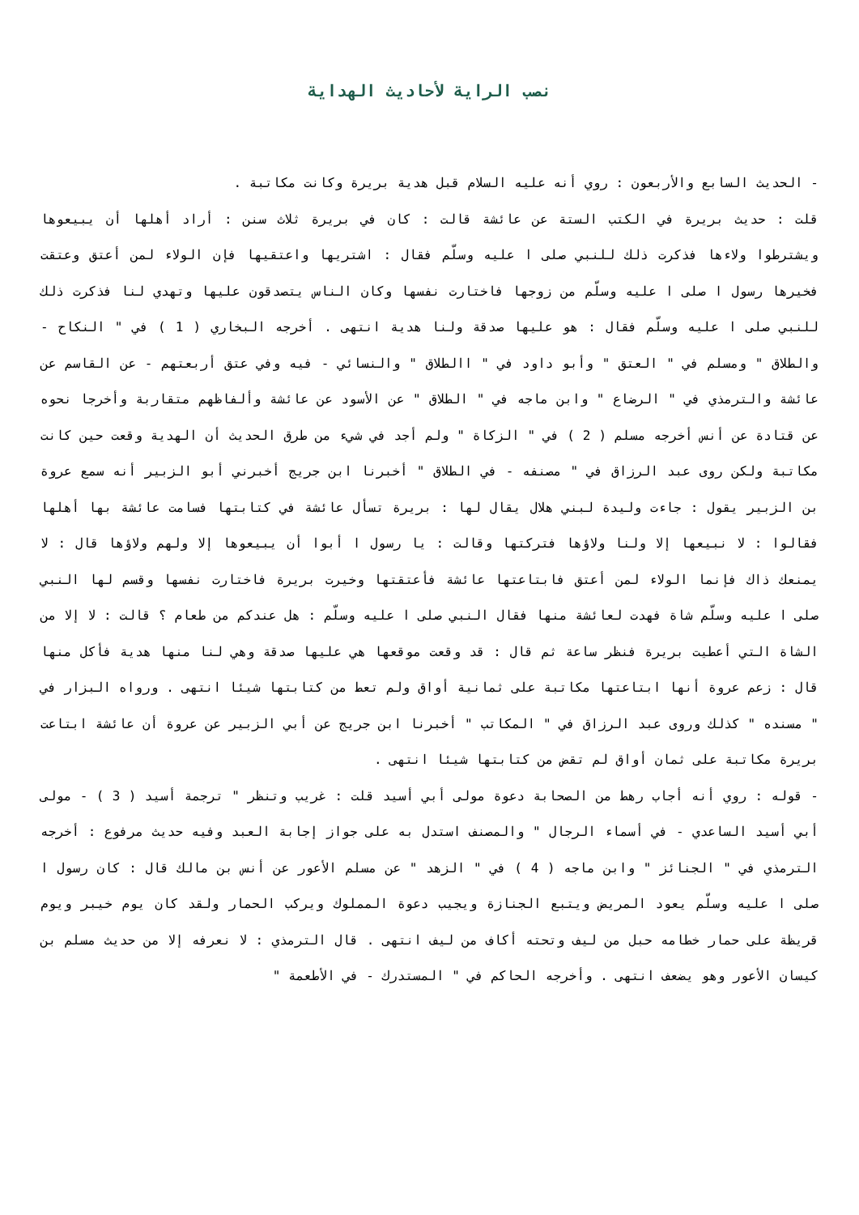نصب الراية لأحاديث الهداية
- الحديث السابع والأربعون : روي أنه عليه السلام قبل هدية بريرة وكانت مكاتبة .
قلت : حديث بريرة في الكتب الستة عن عائشة قالت : كان في بريرة ثلاث سنن : أراد أهلها أن يبيعوها ويشترطوا ولاءها فذكرت ذلك للنبي صلى ا عليه وسلّم فقال : اشتريها واعتقيها فإن الولاء لمن أعتق وعتقت فخيرها رسول ا صلى ا عليه وسلّم من زوجها فاختارت نفسها وكان الناس يتصدقون عليها وتهدي لنا فذكرت ذلك للنبي صلى ا عليه وسلّم فقال : هو عليها صدقة ولنا هدية انتهى . أخرجه البخاري ( 1 ) في " النكاح - والطلاق " ومسلم في " العتق " وأبو داود في " االطلاق " والنسائي - فيه وفي عتق أربعتهم - عن القاسم عن عائشة والترمذي في " الرضاع " وابن ماجه في " الطلاق " عن الأسود عن عائشة وألفاظهم متقاربة وأخرجا نحوه عن قتادة عن أنس أخرجه مسلم ( 2 ) في " الزكاة " ولم أجد في شيء من طرق الحديث أن الهدية وقعت حين كانت مكاتبة ولكن روى عبد الرزاق في " مصنفه - في الطلاق " أخبرنا ابن جريج أخبرني أبو الزبير أنه سمع عروة بن الزبير يقول : جاءت وليدة لبني هلال يقال لها : بريرة تسأل عائشة في كتابتها فسامت عائشة بها أهلها فقالوا : لا نبيعها إلا ولنا ولاؤها فتركتها وقالت : يا رسول ا أبوا أن يبيعوها إلا ولهم ولاؤها قال : لا يمنعك ذاك فإنما الولاء لمن أعتق فابتاعتها عائشة فأعتقتها وخيرت بريرة فاختارت نفسها وقسم لها النبي صلى ا عليه وسلّم شاة فهدت لعائشة منها فقال النبي صلى ا عليه وسلّم : هل عندكم من طعام ؟ قالت : لا إلا من الشاة التي أعطيت بريرة فنظر ساعة ثم قال : قد وقعت موقعها هي عليها صدقة وهي لنا منها هدية فأكل منها قال : زعم عروة أنها ابتاعتها مكاتبة على ثمانية أواق ولم تعط من كتابتها شيئا انتهى . ورواه البزار في " مسنده " كذلك وروى عبد الرزاق في " المكاتب " أخبرنا ابن جريج عن أبي الزبير عن عروة أن عائشة ابتاعت بريرة مكاتبة على ثمان أواق لم تقض من كتابتها شيئا انتهى .
- قوله : روي أنه أجاب رهط من الصحابة دعوة مولى أبي أسيد قلت : غريب وتنظر " ترجمة أسيد ( 3 ) - مولى أبي أسيد الساعدي - في أسماء الرجال " والمصنف استدل به على جواز إجابة العبد وفيه حديث مرفوع : أخرجه الترمذي في " الجنائز " وابن ماجه ( 4 ) في " الزهد " عن مسلم الأعور عن أنس بن مالك قال : كان رسول ا صلى ا عليه وسلّم يعود المريض ويتبع الجنازة ويجيب دعوة المملوك ويركب الحمار ولقد كان يوم خيبر ويوم قريظة على حمار خطامه حبل من ليف وتحته أكاف من ليف انتهى . قال الترمذي : لا نعرفه إلا من حديث مسلم بن كيسان الأعور وهو يضعف انتهى . وأخرجه الحاكم في " المستدرك - في الأطعمة "